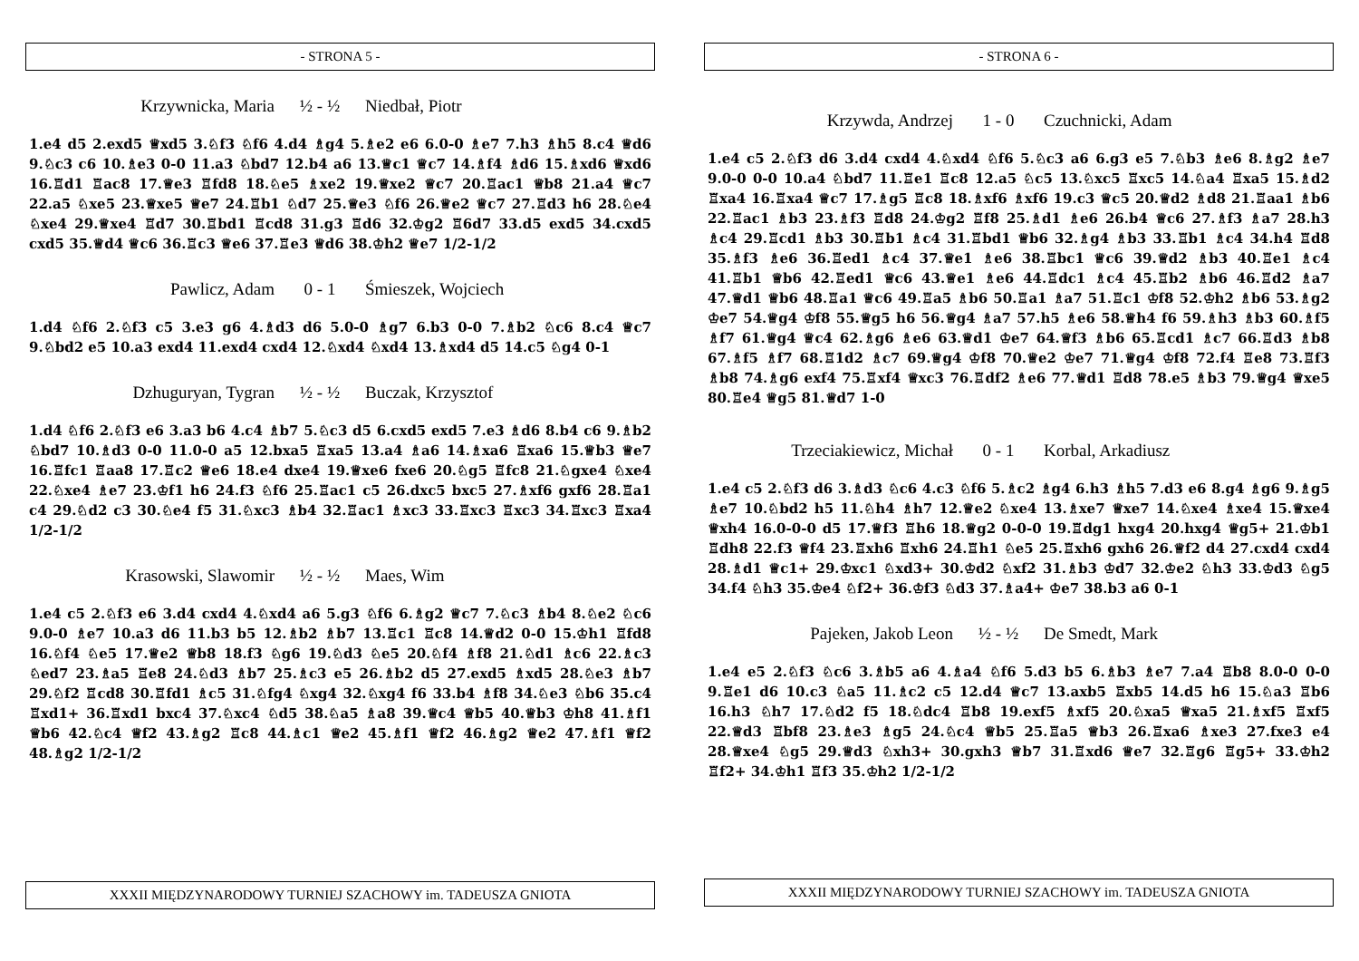- STRONA 5 -
Krzywnicka, Maria ½ - ½ Niedbał, Piotr
1.e4 d5 2.exd5 ♕xd5 3.♘f3 ♘f6 4.d4 ♗g4 5.♗e2 e6 6.0-0 ♗e7 7.h3 ♗h5 8.c4 ♕d6 9.♘c3 c6 10.♗e3 0-0 11.a3 ♘bd7 12.b4 a6 13.♕c1 ♕c7 14.♗f4 ♗d6 15.♗xd6 ♕xd6 16.♖d1 ♖ac8 17.♕e3 ♖fd8 18.♘e5 ♗xe2 19.♕xe2 ♕c7 20.♖ac1 ♕b8 21.a4 ♕c7 22.a5 ♘xe5 23.♕xe5 ♕e7 24.♖b1 ♘d7 25.♕e3 ♘f6 26.♕e2 ♕c7 27.♖d3 h6 28.♘e4 ♘xe4 29.♕xe4 ♖d7 30.♖bd1 ♖cd8 31.g3 ♖d6 32.♔g2 ♖6d7 33.d5 exd5 34.cxd5 cxd5 35.♕d4 ♕c6 36.♖c3 ♕e6 37.♖e3 ♕d6 38.♔h2 ♕e7 1/2-1/2
Pawlicz, Adam 0 - 1 Śmieszek, Wojciech
1.d4 ♘f6 2.♘f3 c5 3.e3 g6 4.♗d3 d6 5.0-0 ♗g7 6.b3 0-0 7.♗b2 ♘c6 8.c4 ♕c7 9.♘bd2 e5 10.a3 exd4 11.exd4 cxd4 12.♘xd4 ♘xd4 13.♗xd4 d5 14.c5 ♘g4 0-1
Dzhuguryan, Tygran ½ - ½ Buczak, Krzysztof
1.d4 ♘f6 2.♘f3 e6 3.a3 b6 4.c4 ♗b7 5.♘c3 d5 6.cxd5 exd5 7.e3 ♗d6 8.b4 c6 9.♗b2 ♘bd7 10.♗d3 0-0 11.0-0 a5 12.bxa5 ♖xa5 13.a4 ♗a6 14.♗xa6 ♖xa6 15.♕b3 ♕e7 16.♖fc1 ♖aa8 17.♖c2 ♕e6 18.e4 dxe4 19.♕xe6 fxe6 20.♘g5 ♖fc8 21.♘gxe4 ♘xe4 22.♘xe4 ♗e7 23.♔f1 h6 24.f3 ♘f6 25.♖ac1 c5 26.dxc5 bxc5 27.♗xf6 gxf6 28.♖a1 c4 29.♘d2 c3 30.♘e4 f5 31.♘xc3 ♗b4 32.♖ac1 ♗xc3 33.♖xc3 ♖xc3 34.♖xc3 ♖xa4 1/2-1/2
Krasowski, Slawomir ½ - ½ Maes, Wim
1.e4 c5 2.♘f3 e6 3.d4 cxd4 4.♘xd4 a6 5.g3 ♘f6 6.♗g2 ♕c7 7.♘c3 ♗b4 8.♘e2 ♘c6 9.0-0 ♗e7 10.a3 d6 11.b3 b5 12.♗b2 ♗b7 13.♖c1 ♖c8 14.♕d2 0-0 15.♔h1 ♖fd8 16.♘f4 ♘e5 17.♕e2 ♕b8 18.f3 ♘g6 19.♘d3 ♘e5 20.♘f4 ♗f8 21.♘d1 ♗c6 22.♗c3 ♘ed7 23.♗a5 ♖e8 24.♘d3 ♗b7 25.♗c3 e5 26.♗b2 d5 27.exd5 ♗xd5 28.♘e3 ♗b7 29.♘f2 ♖cd8 30.♖fd1 ♗c5 31.♘fg4 ♘xg4 32.♘xg4 f6 33.b4 ♗f8 34.♘e3 ♘b6 35.c4 ♖xd1+ 36.♖xd1 bxc4 37.♘xc4 ♘d5 38.♘a5 ♗a8 39.♕c4 ♕b5 40.♕b3 ♔h8 41.♗f1 ♕b6 42.♘c4 ♕f2 43.♗g2 ♖c8 44.♗c1 ♕e2 45.♗f1 ♕f2 46.♗g2 ♕e2 47.♗f1 ♕f2 48.♗g2 1/2-1/2
XXXII MIĘDZYNARODOWY TURNIEJ SZACHOWY im. TADEUSZA GNIOTA
- STRONA 6 -
Krzywda, Andrzej 1 - 0 Czuchnicki, Adam
1.e4 c5 2.♘f3 d6 3.d4 cxd4 4.♘xd4 ♘f6 5.♘c3 a6 6.g3 e5 7.♘b3 ♗e6 8.♗g2 ♗e7 9.0-0 0-0 10.a4 ♘bd7 11.♖e1 ♖c8 12.a5 ♘c5 13.♘xc5 ♖xc5 14.♘a4 ♖xa5 15.♗d2 ♖xa4 16.♖xa4 ♕c7 17.♗g5 ♖c8 18.♗xf6 ♗xf6 19.c3 ♕c5 20.♕d2 ♗d8 21.♖aa1 ♗b6 22.♖ac1 ♗b3 23.♗f3 ♖d8 24.♔g2 ♖f8 25.♗d1 ♗e6 26.b4 ♕c6 27.♗f3 ♗a7 28.h3 ♗c4 29.♖cd1 ♗b3 30.♖b1 ♗c4 31.♖bd1 ♕b6 32.♗g4 ♗b3 33.♖b1 ♗c4 34.h4 ♖d8 35.♗f3 ♗e6 36.♖ed1 ♗c4 37.♕e1 ♗e6 38.♖bc1 ♕c6 39.♕d2 ♗b3 40.♖e1 ♗c4 41.♖b1 ♕b6 42.♖ed1 ♕c6 43.♕e1 ♗e6 44.♖dc1 ♗c4 45.♖b2 ♗b6 46.♖d2 ♗a7 47.♕d1 ♕b6 48.♖a1 ♕c6 49.♖a5 ♗b6 50.♖a1 ♗a7 51.♖c1 ♔f8 52.♔h2 ♗b6 53.♗g2 ♔e7 54.♕g4 ♔f8 55.♕g5 h6 56.♕g4 ♗a7 57.h5 ♗e6 58.♕h4 f6 59.♗h3 ♗b3 60.♗f5 ♗f7 61.♕g4 ♕c4 62.♗g6 ♗e6 63.♕d1 ♔e7 64.♕f3 ♗b6 65.♖cd1 ♗c7 66.♖d3 ♗b8 67.♗f5 ♗f7 68.♖1d2 ♗c7 69.♕g4 ♔f8 70.♕e2 ♔e7 71.♕g4 ♔f8 72.f4 ♖e8 73.♖f3 ♗b8 74.♗g6 exf4 75.♖xf4 ♕xc3 76.♖df2 ♗e6 77.♕d1 ♖d8 78.e5 ♗b3 79.♕g4 ♕xe5 80.♖e4 ♕g5 81.♕d7 1-0
Trzeciakiewicz, Michał 0 - 1 Korbal, Arkadiusz
1.e4 c5 2.♘f3 d6 3.♗d3 ♘c6 4.c3 ♘f6 5.♗c2 ♗g4 6.h3 ♗h5 7.d3 e6 8.g4 ♗g6 9.♗g5 ♗e7 10.♘bd2 h5 11.♘h4 ♗h7 12.♕e2 ♘xe4 13.♗xe7 ♕xe7 14.♘xe4 ♗xe4 15.♕xe4 ♕xh4 16.0-0-0 d5 17.♕f3 ♖h6 18.♕g2 0-0-0 19.♖dg1 hxg4 20.hxg4 ♕g5+ 21.♔b1 ♖dh8 22.f3 ♕f4 23.♖xh6 ♖xh6 24.♖h1 ♘e5 25.♖xh6 gxh6 26.♕f2 d4 27.cxd4 cxd4 28.♗d1 ♕c1+ 29.♔xc1 ♘xd3+ 30.♔d2 ♘xf2 31.♗b3 ♔d7 32.♔e2 ♘h3 33.♔d3 ♘g5 34.f4 ♘h3 35.♔e4 ♘f2+ 36.♔f3 ♘d3 37.♗a4+ ♔e7 38.b3 a6 0-1
Pajeken, Jakob Leon ½ - ½ De Smedt, Mark
1.e4 e5 2.♘f3 ♘c6 3.♗b5 a6 4.♗a4 ♘f6 5.d3 b5 6.♗b3 ♗e7 7.a4 ♖b8 8.0-0 0-0 9.♖e1 d6 10.c3 ♘a5 11.♗c2 c5 12.d4 ♕c7 13.axb5 ♖xb5 14.d5 h6 15.♘a3 ♖b6 16.h3 ♘h7 17.♘d2 f5 18.♘dc4 ♖b8 19.exf5 ♗xf5 20.♘xa5 ♕xa5 21.♗xf5 ♖xf5 22.♕d3 ♖bf8 23.♗e3 ♗g5 24.♘c4 ♕b5 25.♖a5 ♕b3 26.♖xa6 ♗xe3 27.fxe3 e4 28.♕xe4 ♘g5 29.♕d3 ♘xh3+ 30.gxh3 ♕b7 31.♖xd6 ♕e7 32.♖g6 ♖g5+ 33.♔h2 ♖f2+ 34.♔h1 ♖f3 35.♔h2 1/2-1/2
XXXII MIĘDZYNARODOWY TURNIEJ SZACHOWY im. TADEUSZA GNIOTA